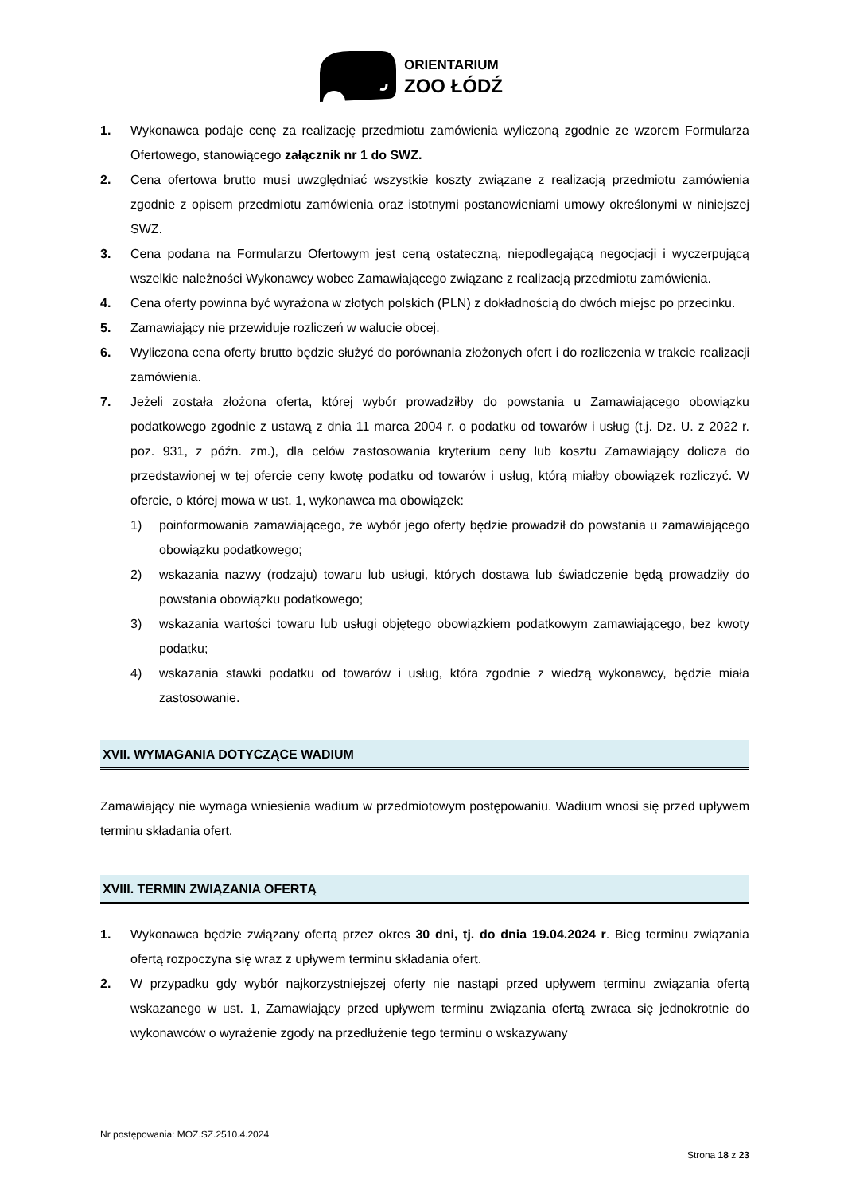ORIENTARIUM
ZOO ŁÓDŹ
1. Wykonawca podaje cenę za realizację przedmiotu zamówienia wyliczoną zgodnie ze wzorem Formularza Ofertowego, stanowiącego załącznik nr 1 do SWZ.
2. Cena ofertowa brutto musi uwzględniać wszystkie koszty związane z realizacją przedmiotu zamówienia zgodnie z opisem przedmiotu zamówienia oraz istotnymi postanowieniami umowy określonymi w niniejszej SWZ.
3. Cena podana na Formularzu Ofertowym jest ceną ostateczną, niepodlegającą negocjacji i wyczerpującą wszelkie należności Wykonawcy wobec Zamawiającego związane z realizacją przedmiotu zamówienia.
4. Cena oferty powinna być wyrażona w złotych polskich (PLN) z dokładnością do dwóch miejsc po przecinku.
5. Zamawiający nie przewiduje rozliczeń w walucie obcej.
6. Wyliczona cena oferty brutto będzie służyć do porównania złożonych ofert i do rozliczenia w trakcie realizacji zamówienia.
7. Jeżeli została złożona oferta, której wybór prowadziłby do powstania u Zamawiającego obowiązku podatkowego zgodnie z ustawą z dnia 11 marca 2004 r. o podatku od towarów i usług (t.j. Dz. U. z 2022 r. poz. 931, z późn. zm.), dla celów zastosowania kryterium ceny lub kosztu Zamawiający dolicza do przedstawionej w tej ofercie ceny kwotę podatku od towarów i usług, którą miałby obowiązek rozliczyć. W ofercie, o której mowa w ust. 1, wykonawca ma obowiązek:
1) poinformowania zamawiającego, że wybór jego oferty będzie prowadził do powstania u zamawiającego obowiązku podatkowego;
2) wskazania nazwy (rodzaju) towaru lub usługi, których dostawa lub świadczenie będą prowadziły do powstania obowiązku podatkowego;
3) wskazania wartości towaru lub usługi objętego obowiązkiem podatkowym zamawiającego, bez kwoty podatku;
4) wskazania stawki podatku od towarów i usług, która zgodnie z wiedzą wykonawcy, będzie miała zastosowanie.
XVII. WYMAGANIA DOTYCZĄCE WADIUM
Zamawiający nie wymaga wniesienia wadium w przedmiotowym postępowaniu. Wadium wnosi się przed upływem terminu składania ofert.
XVIII. TERMIN ZWIĄZANIA OFERTĄ
1. Wykonawca będzie związany ofertą przez okres 30 dni, tj. do dnia 19.04.2024 r. Bieg terminu związania ofertą rozpoczyna się wraz z upływem terminu składania ofert.
2. W przypadku gdy wybór najkorzystniejszej oferty nie nastąpi przed upływem terminu związania ofertą wskazanego w ust. 1, Zamawiający przed upływem terminu związania ofertą zwraca się jednokrotnie do wykonawców o wyrażenie zgody na przedłużenie tego terminu o wskazywany
Nr postępowania: MOZ.SZ.2510.4.2024
Strona 18 z 23